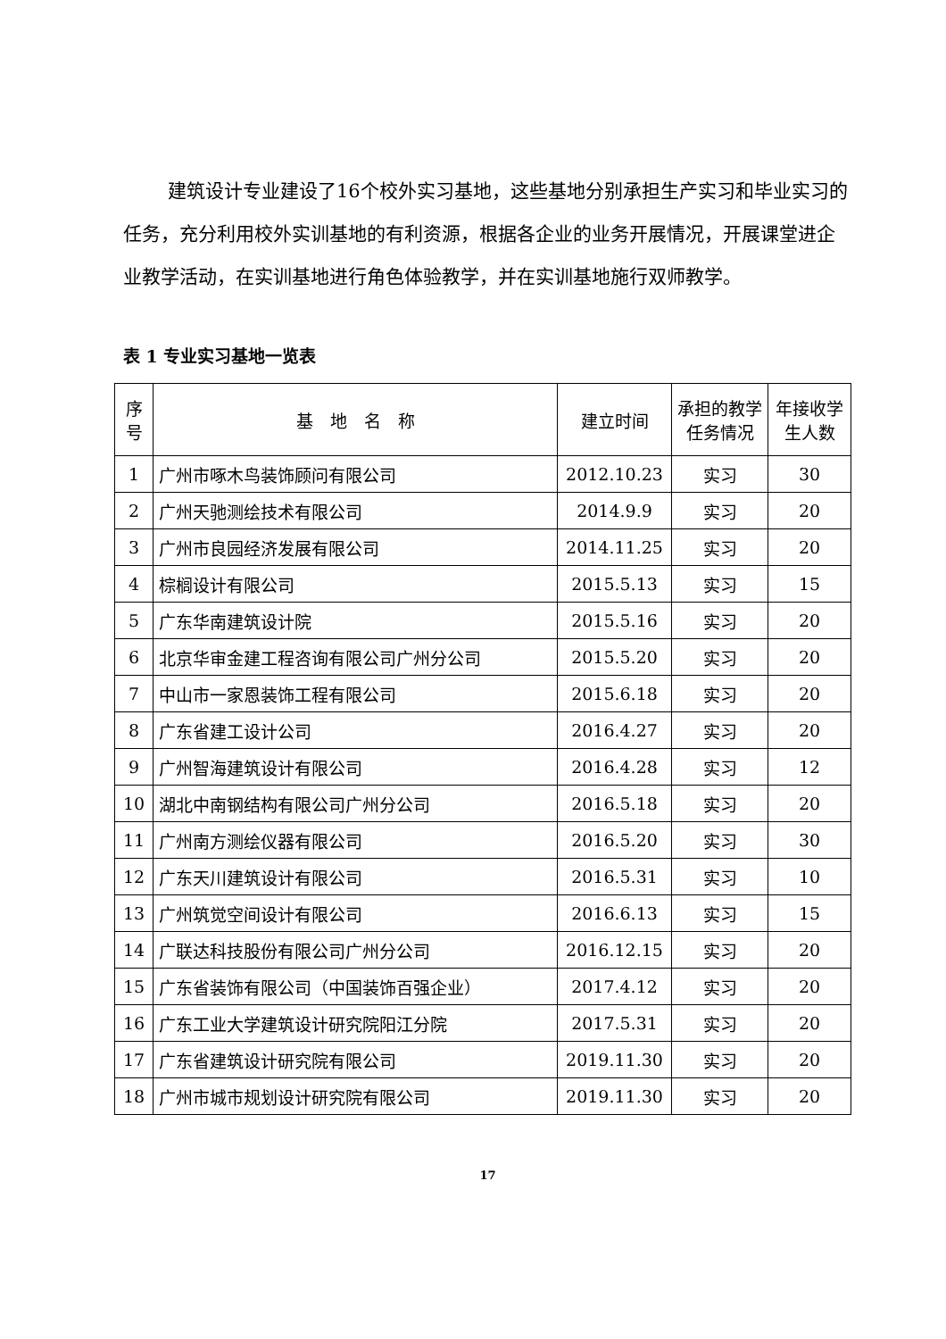建筑设计专业建设了16个校外实习基地，这些基地分别承担生产实习和毕业实习的任务，充分利用校外实训基地的有利资源，根据各企业的业务开展情况，开展课堂进企业教学活动，在实训基地进行角色体验教学，并在实训基地施行双师教学。
表 1 专业实习基地一览表
| 序号 | 基 地 名 称 | 建立时间 | 承担的教学任务情况 | 年接收学生人数 |
| 1 | 广州市啄木鸟装饰顾问有限公司 | 2012.10.23 | 实习 | 30 |
| 2 | 广州天驰测绘技术有限公司 | 2014.9.9 | 实习 | 20 |
| 3 | 广州市良园经济发展有限公司 | 2014.11.25 | 实习 | 20 |
| 4 | 棕榈设计有限公司 | 2015.5.13 | 实习 | 15 |
| 5 | 广东华南建筑设计院 | 2015.5.16 | 实习 | 20 |
| 6 | 北京华审金建工程咨询有限公司广州分公司 | 2015.5.20 | 实习 | 20 |
| 7 | 中山市一家恩装饰工程有限公司 | 2015.6.18 | 实习 | 20 |
| 8 | 广东省建工设计公司 | 2016.4.27 | 实习 | 20 |
| 9 | 广州智海建筑设计有限公司 | 2016.4.28 | 实习 | 12 |
| 10 | 湖北中南钢结构有限公司广州分公司 | 2016.5.18 | 实习 | 20 |
| 11 | 广州南方测绘仪器有限公司 | 2016.5.20 | 实习 | 30 |
| 12 | 广东天川建筑设计有限公司 | 2016.5.31 | 实习 | 10 |
| 13 | 广州筑觉空间设计有限公司 | 2016.6.13 | 实习 | 15 |
| 14 | 广联达科技股份有限公司广州分公司 | 2016.12.15 | 实习 | 20 |
| 15 | 广东省装饰有限公司（中国装饰百强企业） | 2017.4.12 | 实习 | 20 |
| 16 | 广东工业大学建筑设计研究院阳江分院 | 2017.5.31 | 实习 | 20 |
| 17 | 广东省建筑设计研究院有限公司 | 2019.11.30 | 实习 | 20 |
| 18 | 广州市城市规划设计研究院有限公司 | 2019.11.30 | 实习 | 20 |
17